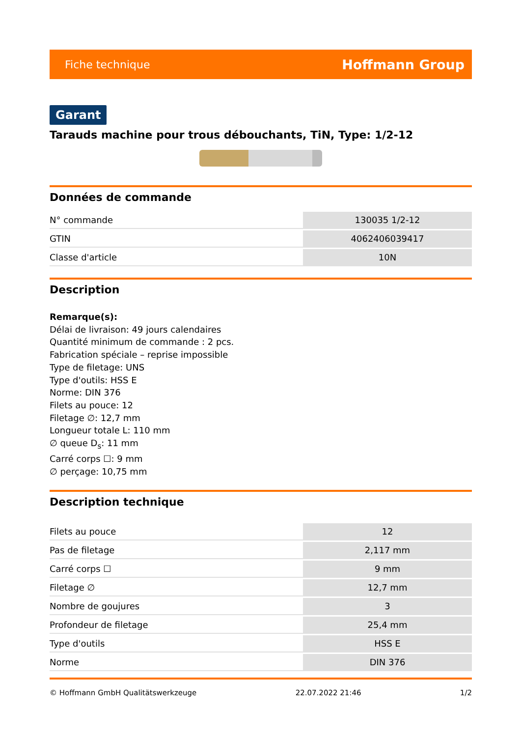Fiche technique Hoffmann Group
Garant
Tarauds machine pour trous débouchants, TiN, Type: 1/2-12
Données de commande
| N° commande | 130035 1/2-12 |
| GTIN | 4062406039417 |
| Classe d'article | 10N |
Description
Remarque(s):
Délai de livraison: 49 jours calendaires
Quantité minimum de commande : 2 pcs.
Fabrication spéciale – reprise impossible
Type de filetage: UNS
Type d'outils: HSS E
Norme: DIN 376
Filets au pouce: 12
Filetage ∅: 12,7 mm
Longueur totale L: 110 mm
∅ queue D<sub>s</sub>: 11 mm
Carré corps ☐: 9 mm
∅ perçage: 10,75 mm
Description technique
| Filets au pouce | 12 |
| Pas de filetage | 2,117 mm |
| Carré corps ☐ | 9 mm |
| Filetage ∅ | 12,7 mm |
| Nombre de goujures | 3 |
| Profondeur de filetage | 25,4 mm |
| Type d'outils | HSS E |
| Norme | DIN 376 |
© Hoffmann GmbH Qualitätswerkzeuge 22.07.2022 21:46 1/2